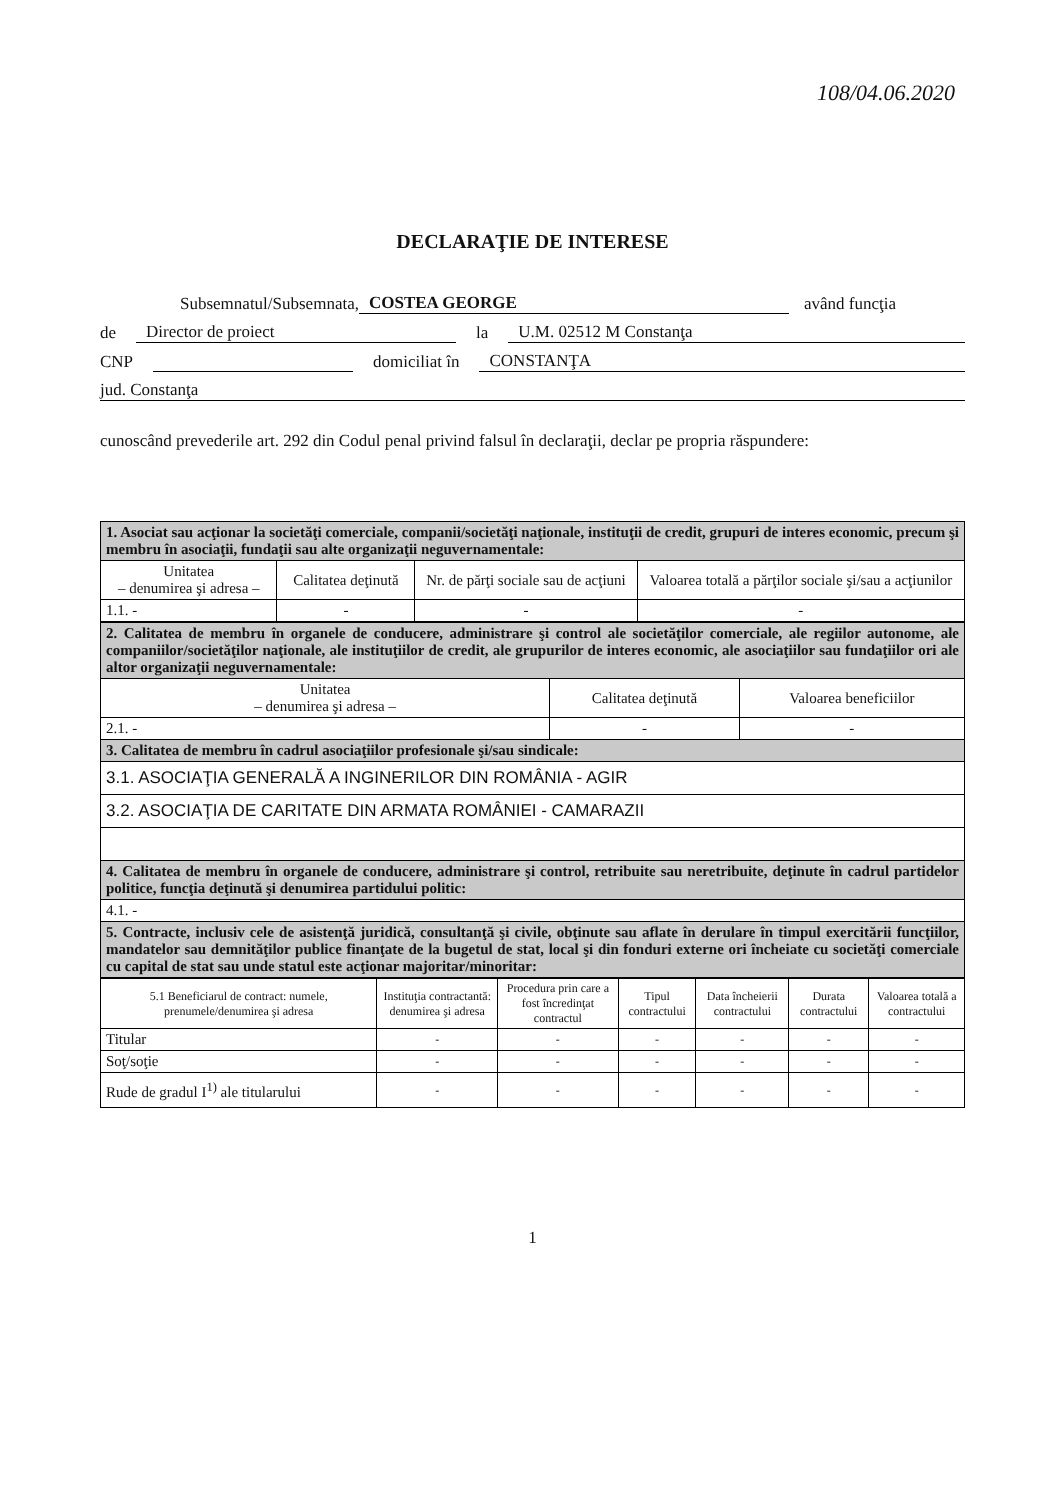108/04.06.2020
DECLARAŢIE DE INTERESE
Subsemnatul/Subsemnata, COSTEA GEORGE având funcţia
de Director de proiect la U.M. 02512 M Constanţa
CNP domiciliat în CONSTANŢA
jud. Constanţa
cunoscând prevederile art. 292 din Codul penal privind falsul în declaraţii, declar pe propria răspundere:
| 1. Asociat sau acţionar la societăţi comerciale, companii/societăţi naţionale, instituţii de credit, grupuri de interes economic, precum şi membru în asociaţii, fundaţii sau alte organizaţii neguvernamentale: | | | |
| Unitatea – denumirea şi adresa – | Calitatea deţinută | Nr. de părţi sociale sau de acţiuni | Valoarea totală a părţilor sociale şi/sau a acţiunilor |
| 1.1. - | - | - | - |
| 2. Calitatea de membru în organele de conducere, administrare şi control ale societăţilor comerciale, ale regiilor autonome, ale companiilor/societăţilor naţionale, ale instituţiilor de credit, ale grupurilor de interes economic, ale asociaţiilor sau fundaţiilor ori ale altor organizaţii neguvernamentale: | | |
| Unitatea – denumirea şi adresa – | Calitatea deţinută | Valoarea beneficiilor |
| 2.1. - | - | - |
| 3. Calitatea de membru în cadrul asociaţiilor profesionale şi/sau sindicale: | | |
| 3.1. ASOCIAŢIA GENERALĂ A INGINERILOR DIN ROMÂNIA - AGIR | | |
| 3.2. ASOCIAŢIA DE CARITATE DIN ARMATA ROMÂNIEI - CAMARAZII | | |
| 4. Calitatea de membru în organele de conducere, administrare şi control, retribuite sau neretribuite, deţinute în cadrul partidelor politice, funcţia deţinută şi denumirea partidului politic: | | |
| 4.1. - | | |
| 5. Contracte, inclusiv cele de asistenţă juridică, consultanţă şi civile, obţinute sau aflate în derulare în timpul exercitării funcţiilor, mandatelor sau demnităţilor publice finanţate de la bugetul de stat, local şi din fonduri externe ori încheiate cu societăţi comerciale cu capital de stat sau unde statul este acţionar majoritar/minoritar: | | |
| 5.1 Beneficiarul de contract: numele, prenumele/denumirea şi adresa | Instituţia contractantă: denumirea şi adresa | Procedura prin care a fost încredinţat contractul | Tipul contractului | Data încheierii contractului | Durata contractului | Valoarea totală a contractului |
| --- | --- | --- | --- | --- | --- | --- |
| Titular | - | - | - | - | - | - |
| Soţ/soţie | - | - | - | - | - | - |
| Rude de gradul I<sup>1)</sup> ale titularului | - | - | - | - | - | - |
1